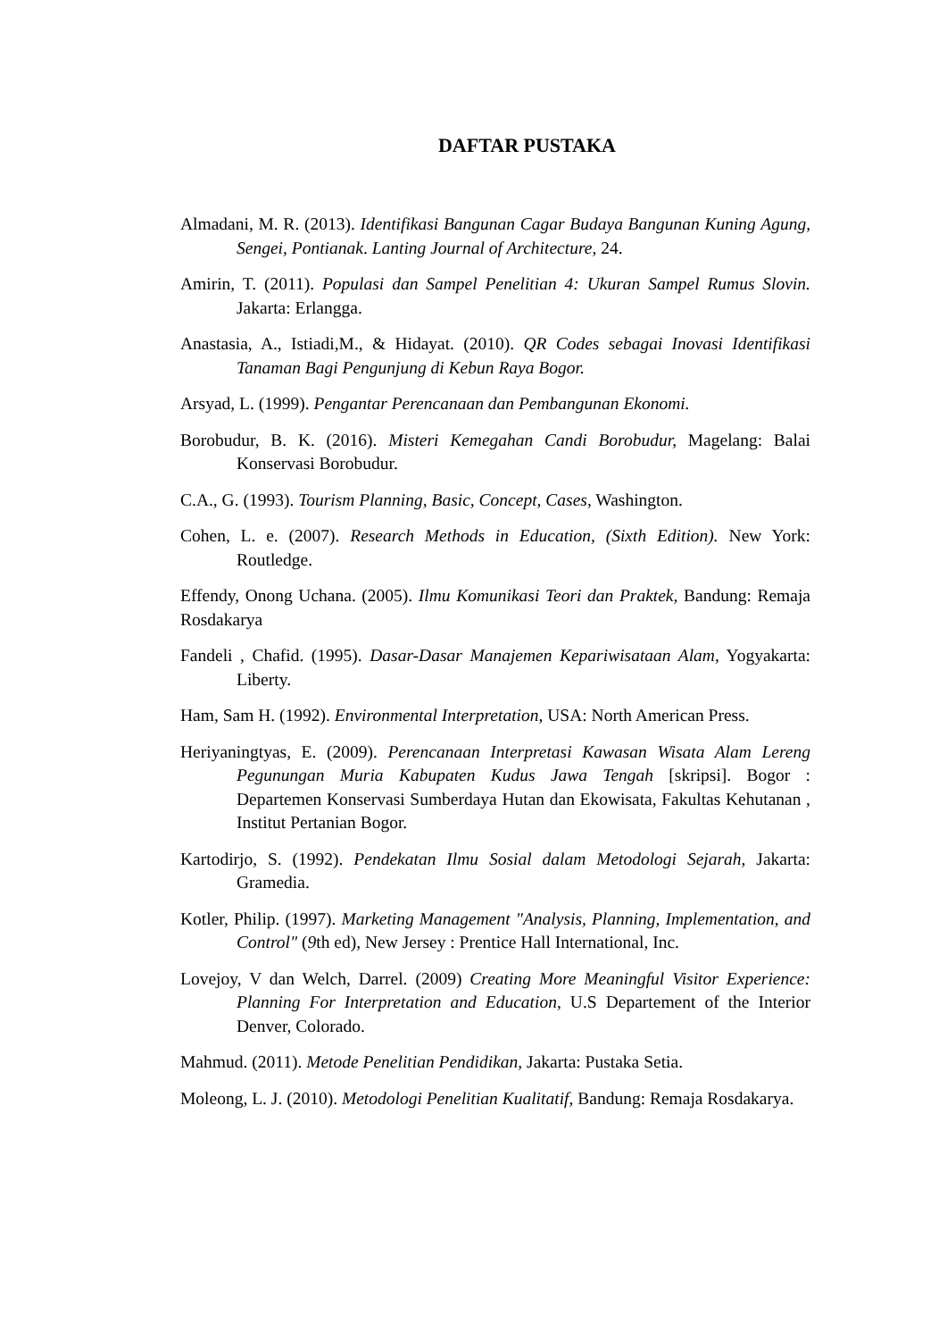DAFTAR PUSTAKA
Almadani, M. R. (2013). Identifikasi Bangunan Cagar Budaya Bangunan Kuning Agung, Sengei, Pontianak. Lanting Journal of Architecture, 24.
Amirin, T. (2011). Populasi dan Sampel Penelitian 4: Ukuran Sampel Rumus Slovin. Jakarta: Erlangga.
Anastasia, A., Istiadi,M., & Hidayat. (2010). QR Codes sebagai Inovasi Identifikasi Tanaman Bagi Pengunjung di Kebun Raya Bogor.
Arsyad, L. (1999). Pengantar Perencanaan dan Pembangunan Ekonomi.
Borobudur, B. K. (2016). Misteri Kemegahan Candi Borobudur, Magelang: Balai Konservasi Borobudur.
C.A., G. (1993). Tourism Planning, Basic, Concept, Cases, Washington.
Cohen, L. e. (2007). Research Methods in Education, (Sixth Edition). New York: Routledge.
Effendy, Onong Uchana. (2005). Ilmu Komunikasi Teori dan Praktek, Bandung: Remaja Rosdakarya
Fandeli , Chafid. (1995). Dasar-Dasar Manajemen Kepariwisataan Alam, Yogyakarta: Liberty.
Ham, Sam H. (1992). Environmental Interpretation, USA: North American Press.
Heriyaningtyas, E. (2009). Perencanaan Interpretasi Kawasan Wisata Alam Lereng Pegunungan Muria Kabupaten Kudus Jawa Tengah [skripsi]. Bogor : Departemen Konservasi Sumberdaya Hutan dan Ekowisata, Fakultas Kehutanan , Institut Pertanian Bogor.
Kartodirjo, S. (1992). Pendekatan Ilmu Sosial dalam Metodologi Sejarah, Jakarta: Gramedia.
Kotler, Philip. (1997). Marketing Management "Analysis, Planning, Implementation, and Control" (9th ed), New Jersey : Prentice Hall International, Inc.
Lovejoy, V dan Welch, Darrel. (2009) Creating More Meaningful Visitor Experience: Planning For Interpretation and Education, U.S Departement of the Interior Denver, Colorado.
Mahmud. (2011). Metode Penelitian Pendidikan, Jakarta: Pustaka Setia.
Moleong, L. J. (2010). Metodologi Penelitian Kualitatif, Bandung: Remaja Rosdakarya.